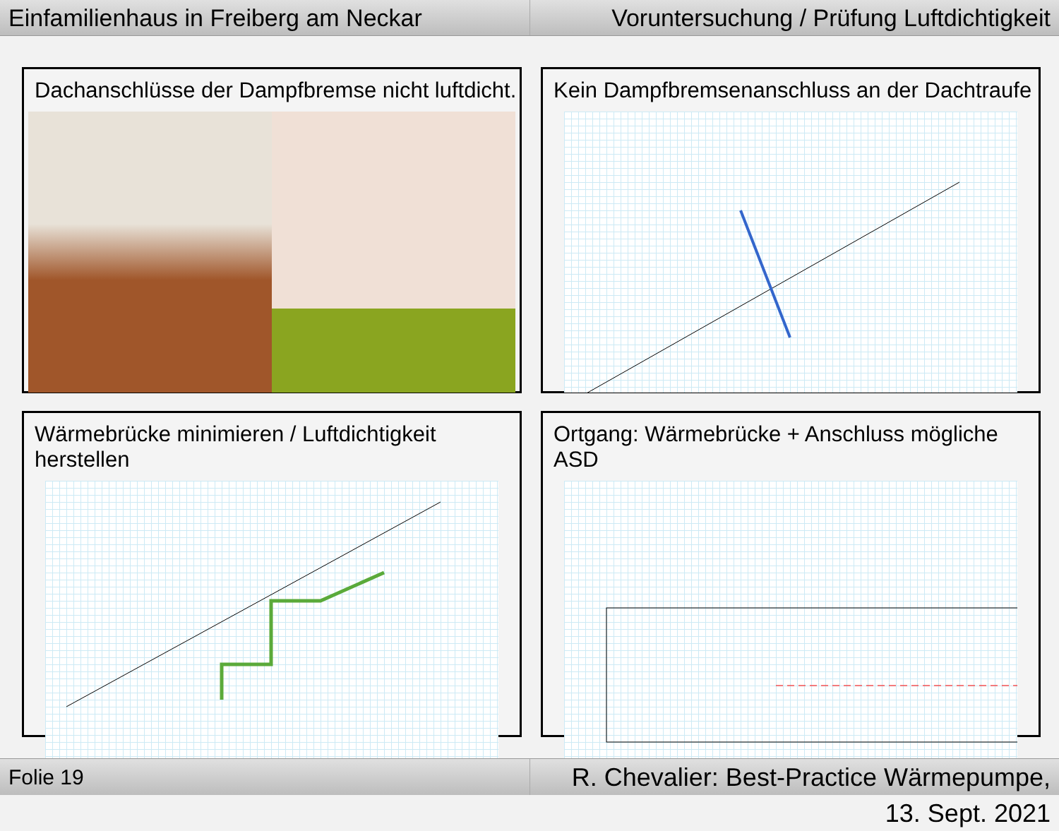Einfamilienhaus in Freiberg am Neckar
Voruntersuchung / Prüfung Luftdichtigkeit
Dachanschlüsse der Dampfbremse nicht luftdicht.
Kein Dampfbremsenanschluss an der Dachtraufe
Wärmebrücke minimieren / Luftdichtigkeit herstellen
Ortgang: Wärmebrücke + Anschluss mögliche ASD
Folie 19
R. Chevalier: Best-Practice Wärmepumpe, 13. Sept. 2021